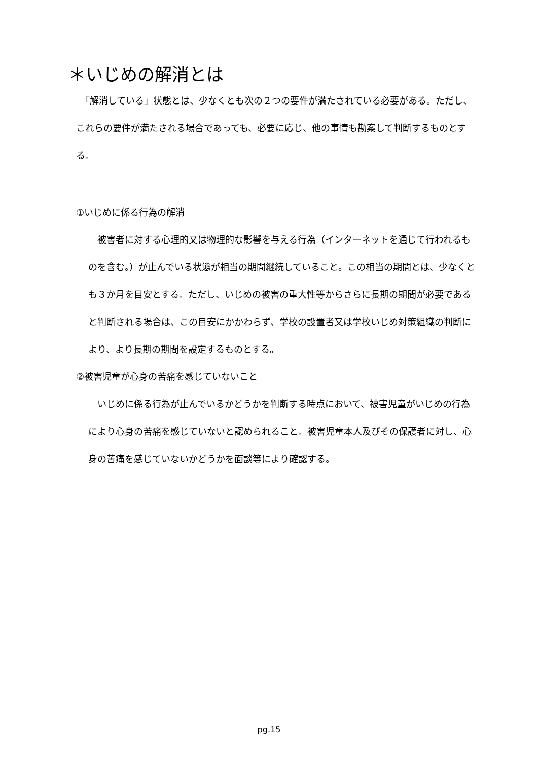＊いじめの解消とは
　「解消している」状態とは、少なくとも次の２つの要件が満たされている必要がある。ただし、これらの要件が満たされる場合であっても、必要に応じ、他の事情も勘案して判断するものとする。
①いじめに係る行為の解消
　被害者に対する心理的又は物理的な影響を与える行為（インターネットを通じて行われるものを含む。）が止んでいる状態が相当の期間継続していること。この相当の期間とは、少なくとも３か月を目安とする。ただし、いじめの被害の重大性等からさらに長期の期間が必要であると判断される場合は、この目安にかかわらず、学校の設置者又は学校いじめ対策組織の判断により、より長期の期間を設定するものとする。
②被害児童が心身の苦痛を感じていないこと
　いじめに係る行為が止んでいるかどうかを判断する時点において、被害児童がいじめの行為により心身の苦痛を感じていないと認められること。被害児童本人及びその保護者に対し、心身の苦痛を感じていないかどうかを面談等により確認する。
pg.15